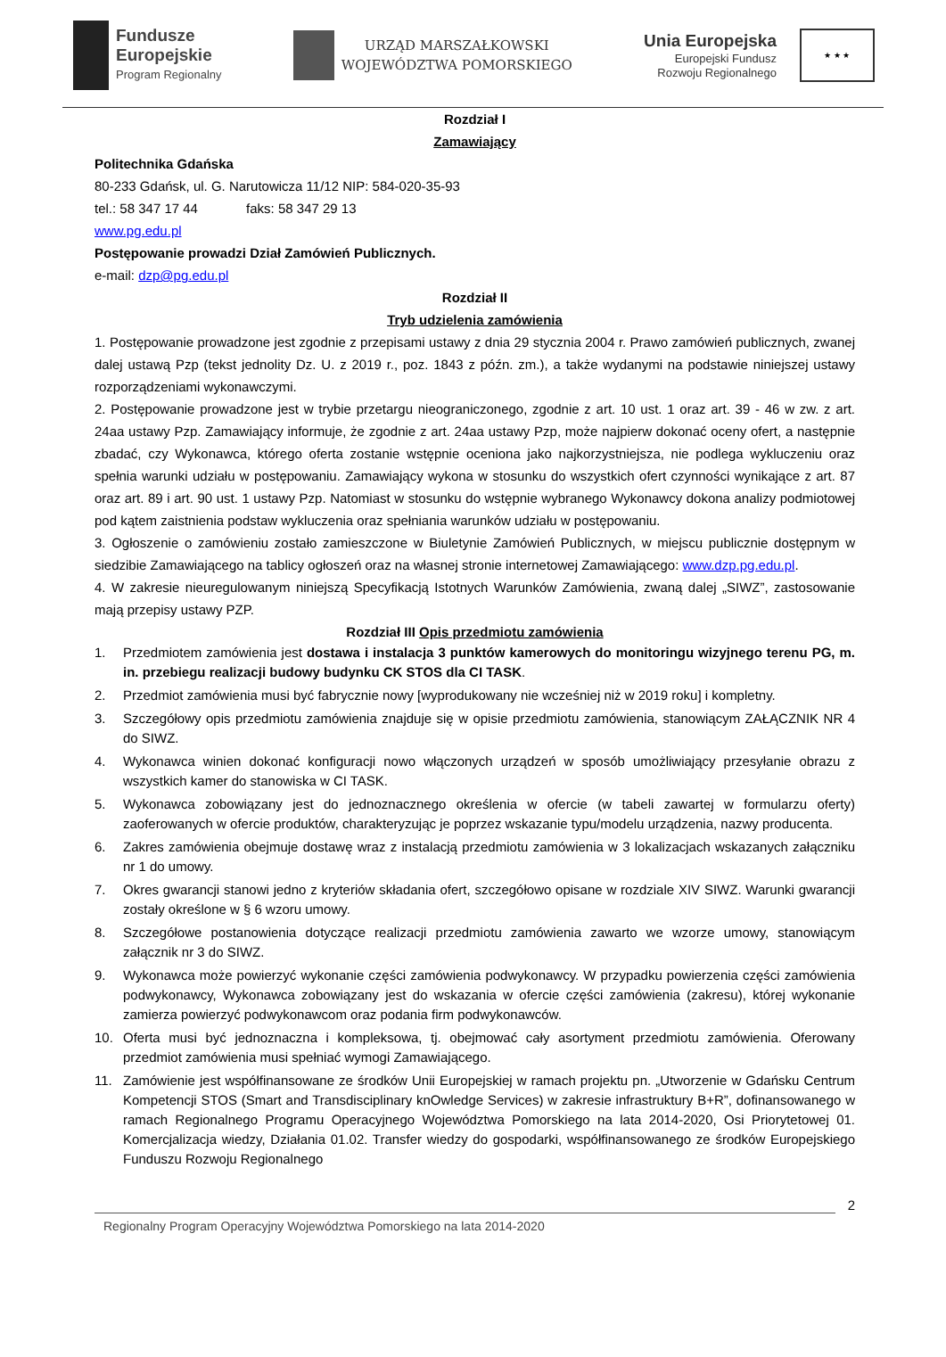Fundusze
Europejskie
Program Regionalny
URZĄD MARSZAŁKOWSKI
WOJEWÓDZTWA POMORSKIEGO
Unia Europejska
Europejski Fundusz
Rozwoju Regionalnego
★ ★ ★
Rozdział I
Zamawiający
Politechnika Gdańska
80-233 Gdańsk, ul. G. Narutowicza 11/12 NIP: 584-020-35-93
tel.: 58 347 17 44 faks: 58 347 29 13
www.pg.edu.pl
Postępowanie prowadzi Dział Zamówień Publicznych.
e-mail: dzp@pg.edu.pl
Rozdział II
Tryb udzielenia zamówienia
1. Postępowanie prowadzone jest zgodnie z przepisami ustawy z dnia 29 stycznia 2004 r. Prawo zamówień publicznych, zwanej dalej ustawą Pzp (tekst jednolity Dz. U. z 2019 r., poz. 1843 z późn. zm.), a także wydanymi na podstawie niniejszej ustawy rozporządzeniami wykonawczymi.
2. Postępowanie prowadzone jest w trybie przetargu nieograniczonego, zgodnie z art. 10 ust. 1 oraz art. 39 - 46 w zw. z art. 24aa ustawy Pzp. Zamawiający informuje, że zgodnie z art. 24aa ustawy Pzp, może najpierw dokonać oceny ofert, a następnie zbadać, czy Wykonawca, którego oferta zostanie wstępnie oceniona jako najkorzystniejsza, nie podlega wykluczeniu oraz spełnia warunki udziału w postępowaniu. Zamawiający wykona w stosunku do wszystkich ofert czynności wynikające z art. 87 oraz art. 89 i art. 90 ust. 1 ustawy Pzp. Natomiast w stosunku do wstępnie wybranego Wykonawcy dokona analizy podmiotowej pod kątem zaistnienia podstaw wykluczenia oraz spełniania warunków udziału w postępowaniu.
3. Ogłoszenie o zamówieniu zostało zamieszczone w Biuletynie Zamówień Publicznych, w miejscu publicznie dostępnym w siedzibie Zamawiającego na tablicy ogłoszeń oraz na własnej stronie internetowej Zamawiającego: www.dzp.pg.edu.pl.
4. W zakresie nieuregulowanym niniejszą Specyfikacją Istotnych Warunków Zamówienia, zwaną dalej „SIWZ”, zastosowanie mają przepisy ustawy PZP.
Rozdział III Opis przedmiotu zamówienia
1. Przedmiotem zamówienia jest dostawa i instalacja 3 punktów kamerowych do monitoringu wizyjnego terenu PG, m. in. przebiegu realizacji budowy budynku CK STOS dla CI TASK.
2. Przedmiot zamówienia musi być fabrycznie nowy [wyprodukowany nie wcześniej niż w 2019 roku] i kompletny.
3. Szczegółowy opis przedmiotu zamówienia znajduje się w opisie przedmiotu zamówienia, stanowiącym ZAŁĄCZNIK NR 4 do SIWZ.
4. Wykonawca winien dokonać konfiguracji nowo włączonych urządzeń w sposób umożliwiający przesyłanie obrazu z wszystkich kamer do stanowiska w CI TASK.
5. Wykonawca zobowiązany jest do jednoznacznego określenia w ofercie (w tabeli zawartej w formularzu oferty) zaoferowanych w ofercie produktów, charakteryzując je poprzez wskazanie typu/modelu urządzenia, nazwy producenta.
6. Zakres zamówienia obejmuje dostawę wraz z instalacją przedmiotu zamówienia w 3 lokalizacjach wskazanych załączniku nr 1 do umowy.
7. Okres gwarancji stanowi jedno z kryteriów składania ofert, szczegółowo opisane w rozdziale XIV SIWZ. Warunki gwarancji zostały określone w § 6 wzoru umowy.
8. Szczegółowe postanowienia dotyczące realizacji przedmiotu zamówienia zawarto we wzorze umowy, stanowiącym załącznik nr 3 do SIWZ.
9. Wykonawca może powierzyć wykonanie części zamówienia podwykonawcy. W przypadku powierzenia części zamówienia podwykonawcy, Wykonawca zobowiązany jest do wskazania w ofercie części zamówienia (zakresu), której wykonanie zamierza powierzyć podwykonawcom oraz podania firm podwykonawców.
10. Oferta musi być jednoznaczna i kompleksowa, tj. obejmować cały asortyment przedmiotu zamówienia. Oferowany przedmiot zamówienia musi spełniać wymogi Zamawiającego.
11. Zamówienie jest współfinansowane ze środków Unii Europejskiej w ramach projektu pn. „Utworzenie w Gdańsku Centrum Kompetencji STOS (Smart and Transdisciplinary knOwledge Services) w zakresie infrastruktury B+R”, dofinansowanego w ramach Regionalnego Programu Operacyjnego Województwa Pomorskiego na lata 2014-2020, Osi Priorytetowej 01. Komercjalizacja wiedzy, Działania 01.02. Transfer wiedzy do gospodarki, współfinansowanego ze środków Europejskiego Funduszu Rozwoju Regionalnego
2
Regionalny Program Operacyjny Województwa Pomorskiego na lata 2014-2020